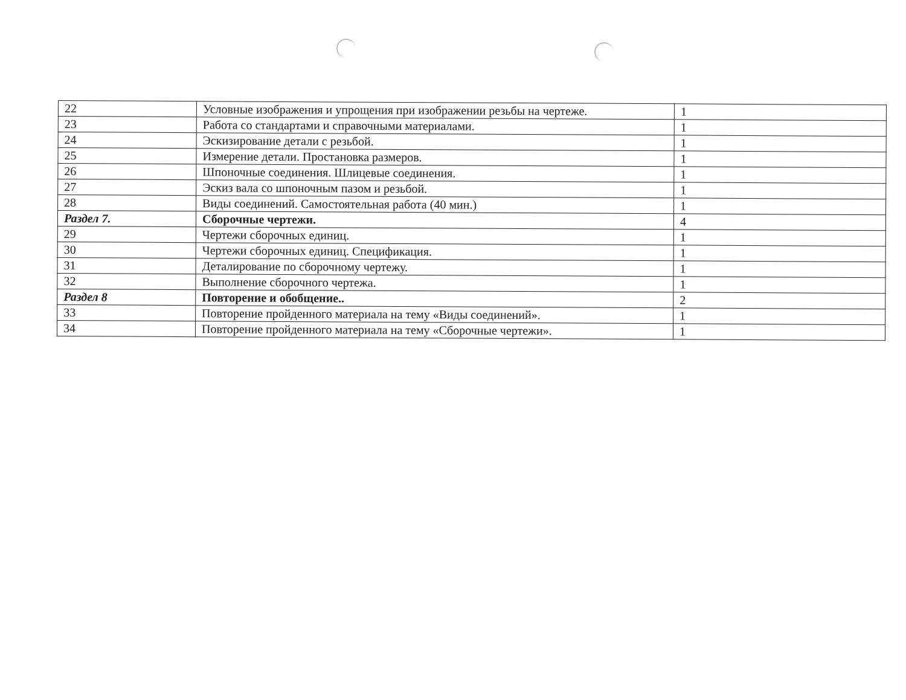| 22 | Условные изображения и упрощения при изображении резьбы на чертеже. | 1 |
| 23 | Работа со стандартами и справочными материалами. | 1 |
| 24 | Эскизирование детали с резьбой. | 1 |
| 25 | Измерение детали. Простановка размеров. | 1 |
| 26 | Шпоночные соединения. Шлицевые соединения. | 1 |
| 27 | Эскиз вала со шпоночным пазом и резьбой. | 1 |
| 28 | Виды соединений. Самостоятельная работа (40 мин.) | 1 |
| Раздел 7. | Сборочные чертежи. | 4 |
| 29 | Чертежи сборочных единиц. | 1 |
| 30 | Чертежи сборочных единиц. Спецификация. | 1 |
| 31 | Деталирование по сборочному чертежу. | 1 |
| 32 | Выполнение сборочного чертежа. | 1 |
| Раздел 8 | Повторение и обобщение.. | 2 |
| 33 | Повторение пройденного материала на тему «Виды соединений». | 1 |
| 34 | Повторение пройденного материала на тему «Сборочные чертежи». | 1 |